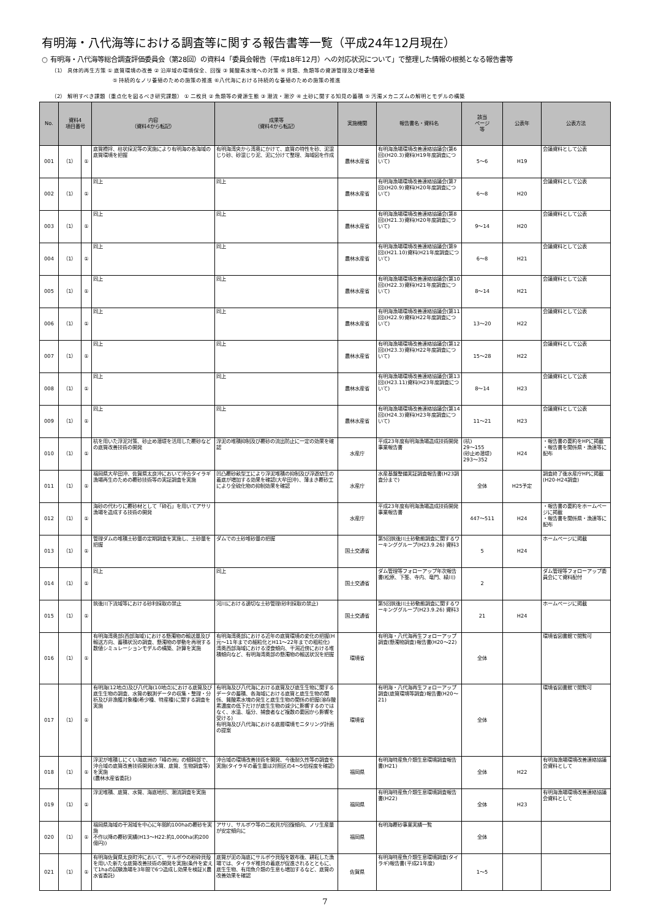有明海・八代海等における調査等に関する報告書等一覧（平成24年12月現在）
○ 有明海・八代海等総合調査評価委員会（第28回）の資料4「委員会報告（平成18年12月）への対応状況について」で整理した情報の根拠となる報告書等
（1） 具体的再生方策 ① 底質環境の改善 ② 沿岸域の環境保全、回復 ③ 貧酸素水塊への対策 ④ 貝類、魚類等の資源管理及び増養殖
⑤ 持続的なノリ養殖のための施策の推進 ⑥八代海における持続的な養殖のための施策の推進
（2） 解明すべき課題（重点化を図るべき研究課題） ① 二枚貝 ② 魚類等の資源生態 ③ 潮流・潮汐 ④ 土砂に関する知見の蓄積 ⑤ 汚濁メカニズムの解明とモデルの構築
| No. | 資料4 項目番号 | | 内容 （資料4から転記） | 成果等 （資料4から転記） | 実施機関 | 報告書名・資料名 | 該当 ページ 等 | 公表年 | 公表方法 |
| --- | --- | --- | --- | --- | --- | --- | --- | --- | --- |
| 001 | （1） | ① | 底質攪拌、柱状採泥等の実施により有明海の各海域の底質環境を把握 | 有明海湾央から湾奥にかけて、底質の特性を砂、泥混じり砂、砂混じり泥、泥に分けて整理、海域図を作成 | 農林水産省 | 有明海漁場環境改善連絡協議会(第6回)(H20.3)資料(H19年度調査について) | 5～6 | H19 | 会議資料として公表 |
| 002 | （1） | ① | 同上 | 同上 | 農林水産省 | 有明海漁場環境改善連絡協議会(第7回)(H20.9)資料(H20年度調査について) | 6～8 | H20 | 会議資料として公表 |
| 003 | （1） | ① | 同上 | 同上 | 農林水産省 | 有明海漁場環境改善連絡協議会(第8回)(H21.3)資料(H20年度調査について) | 9～14 | H20 | 会議資料として公表 |
| 004 | （1） | ① | 同上 | 同上 | 農林水産省 | 有明海漁場環境改善連絡協議会(第9回)(H21.10)資料(H21年度調査について) | 6～8 | H21 | 会議資料として公表 |
| 005 | （1） | ① | 同上 | 同上 | 農林水産省 | 有明海漁場環境改善連絡協議会(第10回)(H22.3)資料(H21年度調査について) | 8～14 | H21 | 会議資料として公表 |
| 006 | （1） | ① | 同上 | 同上 | 農林水産省 | 有明海漁場環境改善連絡協議会(第11回)(H22.9)資料(H22年度調査について) | 13～20 | H22 | 会議資料として公表 |
| 007 | （1） | ① | 同上 | 同上 | 農林水産省 | 有明海漁場環境改善連絡協議会(第12回)(H23.3)資料(H22年度調査について) | 15～28 | H22 | 会議資料として公表 |
| 008 | （1） | ① | 同上 | 同上 | 農林水産省 | 有明海漁場環境改善連絡協議会(第13回)(H23.11)資料(H23年度調査について) | 8～14 | H23 | 会議資料として公表 |
| 009 | （1） | ① | 同上 | 同上 | 農林水産省 | 有明海漁場環境改善連絡協議会(第14回)(H24.3)資料(H23年度調査について) | 11～21 | H23 | 会議資料として公表 |
| 010 | （1） | ① | 杭を用いた浮泥対策、砂止め潜堤を活用した覆砂などの底質改善技術の開発 | 浮泥の堆積抑制及び覆砂の流出防止に一定の効果を確認 | 水産庁 | 平成23年度有明海漁場造成技術開発事業報告書 | (杭) 29～155 (砂止め潜堤) 293～352 | H24 | ・報告書の要約をHPに掲載 ・報告書を関係県・漁連等に配布 |
| 011 | （1） | ① | 福岡県大牟田沖、佐賀県太良沖において沖合タイラギ漁場再生のための覆砂技術等の実証調査を実施 | 凹凸覆砂畝型工により浮泥堆積の抑制及び浮遊幼生の着底が増加する効果を確認(大牟田沖)、薄まき覆砂工により全硫化物の抑制効果を確認 | 水産庁 | 水産基盤整備実証調査報告書(H23調査分まで) | 全体 | H25予定 | 調査終了後水産庁HPに掲載(H20-H24調査) |
| 012 | （1） | ① | 海砂の代わりに覆砂材として「砕石」を用いてアサリ漁場を造成する技術の開発 | | 水産庁 | 平成23年度有明海漁場造成技術開発事業報告書 | 447～511 | H24 | ・報告書の要約をホームページに掲載 ・報告書を関係県・漁連等に配布 |
| 013 | （1） | ① | 管理ダムの堆積土砂量の定期調査を実施し、土砂量を把握 | ダムでの土砂堆砂量の把握 | 国土交通省 | 第5回筑後川土砂動態調査に関するワーキンググループ(H23.9.26) 資料3 | 5 | H24 | ホームページに掲載 |
| 014 | （1） | ① | 同上 | 同上 | 国土交通省 | ダム管理等フォローアップ年次報告書(松原、下筌、寺内、竜門、緑川) | 2 | | ダム管理等フォローアップ委員会にて資料配付 |
| 015 | （1） | ① | 筑後川下流域等における砂利採取の禁止 | 河川における適切な土砂管理(砂利採取の禁止) | 国土交通省 | 第5回筑後川土砂動態調査に関するワーキンググループ(H23.9.26) 資料3 | 21 | H24 | ホームページに掲載 |
| 016 | （1） | ① | 有明海湾奥部(西部海域)における懸濁物の輸送量及び輸送方向、蓄積状況の調査、懸濁物の挙動を再現する数値シミュレーションモデルの構築、計算を実施 | 有明海湾奥部における近年の底質環境の変化の把握(H元～11年までの細粒化とH11～22年までの粗粒化) 湾奥西部海域における浸食傾向、干潟近傍における堆積傾向など、有明海湾奥部の懸濁物の輸送状況を把握 | 環境省 | 有明海・八代海再生フォローアップ調査(懸濁物調査)報告書(H20～22) | 全体 | | 環境省図書館で閲覧可 |
| 017 | （1） | ① | 有明海(12地点)及び八代海(10地点)における底質及び底生生物の調査、水質の観測データの収集・整理・分析及び非漁獲対象種(希少種、特産種)に関する調査を実施 | 有明海及び八代海における底質及び底生生物に関するデータの蓄積、各海域における底質と底生生物の関係、貧酸素水塊の発生と底生生物の関係の把握(溶存酸素濃度の低下だけが底生生物の減少に影響するのではなく、水温、塩分、捕食者など複数の要因から影響を受ける) 有明海及び八代海における底層環境モニタリング計画の提案 | 環境省 | 有明海・八代海再生フォローアップ調査(底質環境等調査)報告書(H20～21) | 全体 | | 環境省図書館で閲覧可 |
| 018 | （1） | ① | 浮泥が堆積しにくい海底洲の「峰の洲」の傾斜部で、沖合域の底質改善技術開発(水質、底質、生物調査等)を実施 (農林水産省委託) | 沖合域の環境改善技術を開発、今後耐久性等の調査を実施(タイラギの着生量は対照区の4～5倍程度を確認) | 福岡県 | 有明海特産魚介類生息環境調査報告書(H21) | 全体 | H22 | 有明海漁場環境改善連絡協議会資料として |
| 019 | （1） | ① | 浮泥堆積、底質、水質、海底地形、潮流調査を実施 | | 福岡県 | 有明海特産魚介類生息環境調査報告書(H22) | 全体 | H23 | 有明海漁場環境改善連絡協議会資料として |
| 020 | （1） | ① | 福岡県海域の干潟域を中心に年間約100haの覆砂を実施 不作以降の覆砂実績(H13～H22:約1,000ha(約200億円)) | アサリ、サルボウ等の二枚貝が回復傾向、ノリ生産量が安定傾向に | 福岡県 | 有明海覆砂事業実績一覧 | 全体 | | |
| 021 | （1） | ① | 有明海佐賀県太良町沖において、サルボウの粉砕貝殻を用いた新たな底質改善技術の開発を実施(条件を変えて1haの試験漁場を3年間で6つ造成し効果を検証)(農水省委託) | 底質が泥の海底にサルボウ貝殻を散布後、耕耘した漁場では、タイラギ稚貝の着底が促進されるとともに、底生生物、有用魚介類の生息も増加するなど、底質の改善効果を確認 | 佐賀県 | 有明海特産魚介類生息環境調査(タイラギ)報告書(平成21年度) | 1～5 | | |
7